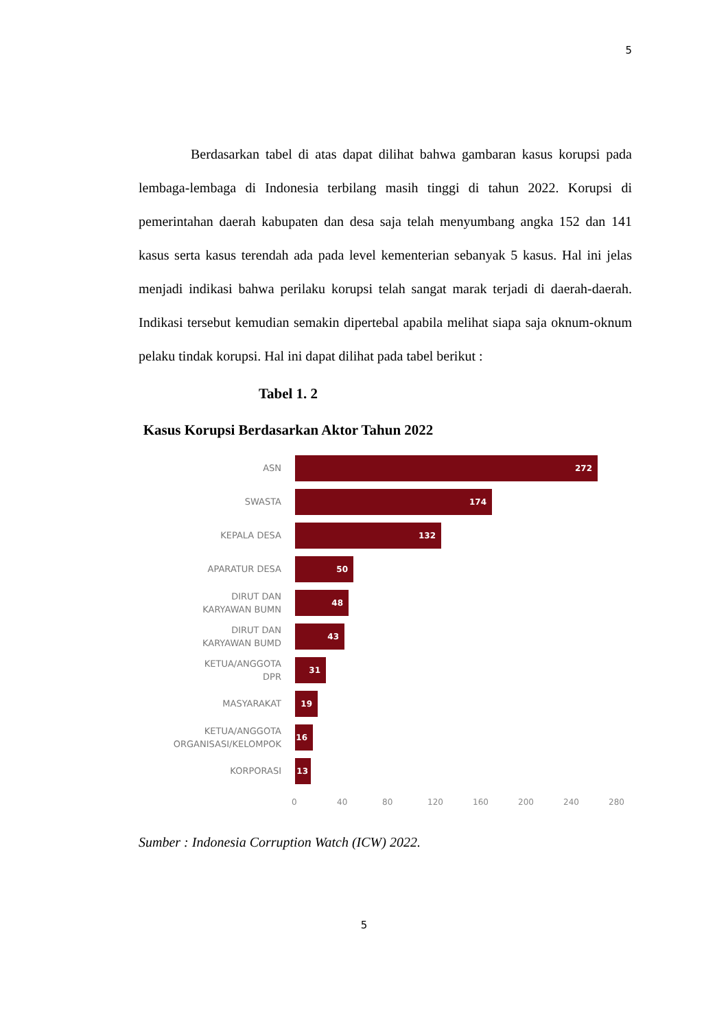5
Berdasarkan tabel di atas dapat dilihat bahwa gambaran kasus korupsi pada lembaga-lembaga di Indonesia terbilang masih tinggi di tahun 2022. Korupsi di pemerintahan daerah kabupaten dan desa saja telah menyumbang angka 152 dan 141 kasus serta kasus terendah ada pada level kementerian sebanyak 5 kasus. Hal ini jelas menjadi indikasi bahwa perilaku korupsi telah sangat marak terjadi di daerah-daerah. Indikasi tersebut kemudian semakin dipertebal apabila melihat siapa saja oknum-oknum pelaku tindak korupsi. Hal ini dapat dilihat pada tabel berikut :
Tabel 1. 2
Kasus Korupsi Berdasarkan Aktor Tahun 2022
ASN
272
SWASTA
174
KEPALA DESA
132
APARATUR DESA
50
DIRUT DAN
KARYAWAN BUMN
48
DIRUT DAN
KARYAWAN BUMD
43
KETUA/ANGGOTA
DPR
31
MASYARAKAT
19
KETUA/ANGGOTA
ORGANISASI/KELOMPOK
16
KORPORASI
13
0 40 80 120 160 200 240 280
Sumber : Indonesia Corruption Watch (ICW) 2022.
5